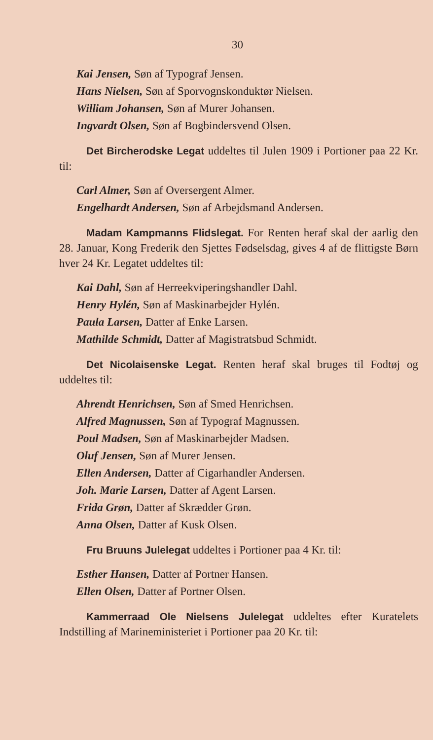30
Kai Jensen, Søn af Typograf Jensen.
Hans Nielsen, Søn af Sporvognskonduktør Nielsen.
William Johansen, Søn af Murer Johansen.
Ingvardt Olsen, Søn af Bogbindersvend Olsen.
Det Bircherodske Legat uddeltes til Julen 1909 i Portioner paa 22 Kr. til:
Carl Almer, Søn af Oversergent Almer.
Engelhardt Andersen, Søn af Arbejdsmand Andersen.
Madam Kampmanns Flidslegat. For Renten heraf skal der aarlig den 28. Januar, Kong Frederik den Sjettes Fødselsdag, gives 4 af de flittigste Børn hver 24 Kr. Legatet uddeltes til:
Kai Dahl, Søn af Herreekviperingshandler Dahl.
Henry Hylén, Søn af Maskinarbejder Hylén.
Paula Larsen, Datter af Enke Larsen.
Mathilde Schmidt, Datter af Magistratsbud Schmidt.
Det Nicolaisenske Legat. Renten heraf skal bruges til Fodtøj og uddeltes til:
Ahrendt Henrichsen, Søn af Smed Henrichsen.
Alfred Magnussen, Søn af Typograf Magnussen.
Poul Madsen, Søn af Maskinarbejder Madsen.
Oluf Jensen, Søn af Murer Jensen.
Ellen Andersen, Datter af Cigarhandler Andersen.
Joh. Marie Larsen, Datter af Agent Larsen.
Frida Grøn, Datter af Skrædder Grøn.
Anna Olsen, Datter af Kusk Olsen.
Fru Bruuns Julelegat uddeltes i Portioner paa 4 Kr. til:
Esther Hansen, Datter af Portner Hansen.
Ellen Olsen, Datter af Portner Olsen.
Kammerraad Ole Nielsens Julelegat uddeltes efter Kuratelets Indstilling af Marineministeriet i Portioner paa 20 Kr. til: